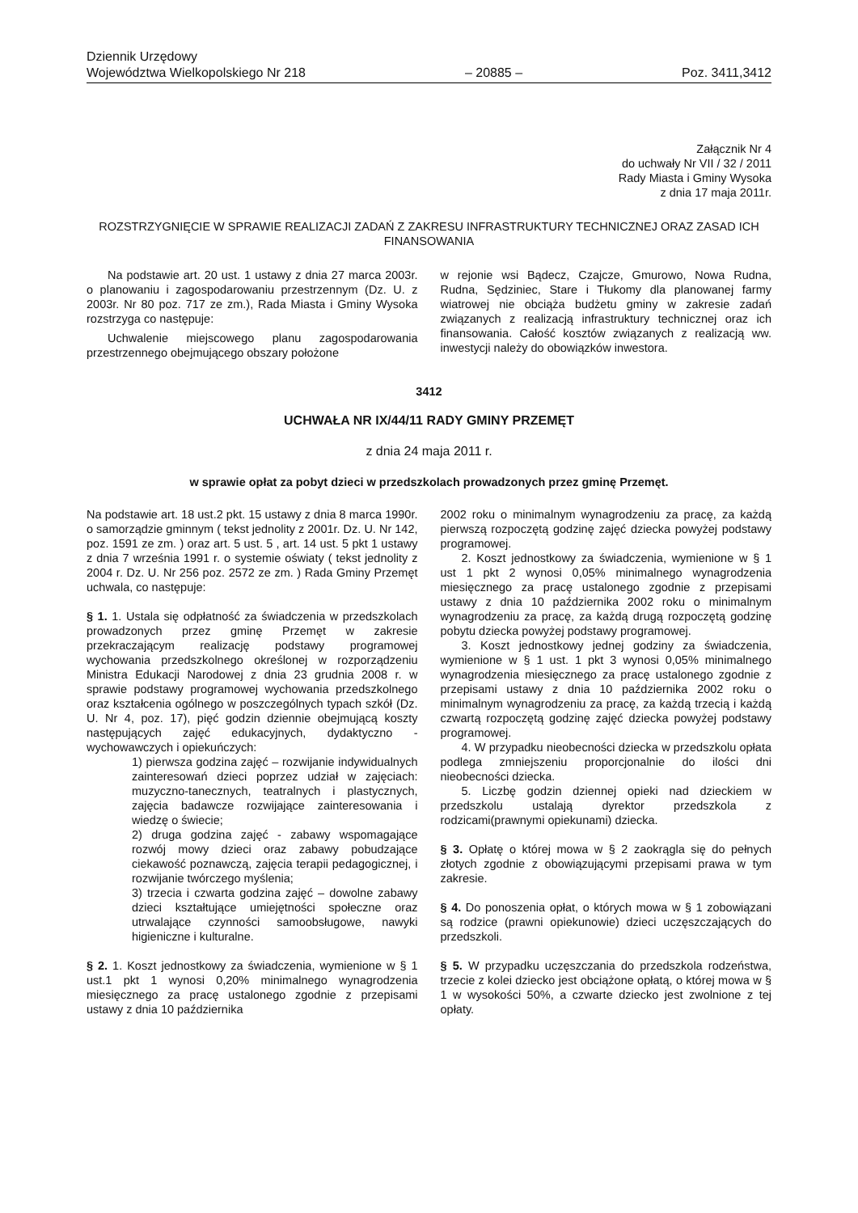Dziennik Urzędowy
Województwa Wielkopolskiego Nr 218 – 20885 – Poz. 3411,3412
Załącznik Nr 4
do uchwały Nr VII / 32 / 2011
Rady Miasta i Gminy Wysoka
z dnia 17 maja 2011r.
ROZSTRZYGNIĘCIE W SPRAWIE REALIZACJI ZADAŃ Z ZAKRESU INFRASTRUKTURY TECHNICZNEJ ORAZ ZASAD ICH FINANSOWANIA
Na podstawie art. 20 ust. 1 ustawy z dnia 27 marca 2003r. o planowaniu i zagospodarowaniu przestrzennym (Dz. U. z 2003r. Nr 80 poz. 717 ze zm.), Rada Miasta i Gminy Wysoka rozstrzyga co następuje:
Uchwalenie miejscowego planu zagospodarowania przestrzennego obejmującego obszary położone
w rejonie wsi Bądecz, Czajcze, Gmurowo, Nowa Rudna, Rudna, Sędziniec, Stare i Tłukomy dla planowanej farmy wiatrowej nie obciąża budżetu gminy w zakresie zadań związanych z realizacją infrastruktury technicznej oraz ich finansowania. Całość kosztów związanych z realizacją ww. inwestycji należy do obowiązków inwestora.
3412
UCHWAŁA NR IX/44/11 RADY GMINY PRZEMĘT
z dnia 24 maja 2011 r.
w sprawie opłat za pobyt dzieci w przedszkolach prowadzonych przez gminę Przemęt.
Na podstawie art. 18 ust.2 pkt. 15 ustawy z dnia 8 marca 1990r. o samorządzie gminnym ( tekst jednolity z 2001r. Dz. U. Nr 142, poz. 1591 ze zm. ) oraz art. 5 ust. 5 , art. 14 ust. 5 pkt 1 ustawy z dnia 7 września 1991 r. o systemie oświaty ( tekst jednolity z 2004 r. Dz. U. Nr 256 poz. 2572 ze zm. ) Rada Gminy Przemęt uchwala, co następuje:
§ 1. 1. Ustala się odpłatność za świadczenia w przedszkolach prowadzonych przez gminę Przemęt w zakresie przekraczającym realizację podstawy programowej wychowania przedszkolnego określonej w rozporządzeniu Ministra Edukacji Narodowej z dnia 23 grudnia 2008 r. w sprawie podstawy programowej wychowania przedszkolnego oraz kształcenia ogólnego w poszczególnych typach szkół (Dz. U. Nr 4, poz. 17), pięć godzin dziennie obejmującą koszty następujących zajęć edukacyjnych, dydaktyczno - wychowawczych i opiekuńczych:
1) pierwsza godzina zajęć – rozwijanie indywidualnych zainteresowań dzieci poprzez udział w zajęciach: muzyczno-tanecznych, teatralnych i plastycznych, zajęcia badawcze rozwijające zainteresowania i wiedzę o świecie;
2) druga godzina zajęć - zabawy wspomagające rozwój mowy dzieci oraz zabawy pobudzające ciekawość poznawczą, zajęcia terapii pedagogicznej, i rozwijanie twórczego myślenia;
3) trzecia i czwarta godzina zajęć – dowolne zabawy dzieci kształtujące umiejętności społeczne oraz utrwalające czynności samoobsługowe, nawyki higieniczne i kulturalne.
§ 2. 1. Koszt jednostkowy za świadczenia, wymienione w § 1 ust.1 pkt 1 wynosi 0,20% minimalnego wynagrodzenia miesięcznego za pracę ustalonego zgodnie z przepisami ustawy z dnia 10 października
2002 roku o minimalnym wynagrodzeniu za pracę, za każdą pierwszą rozpoczętą godzinę zajęć dziecka powyżej podstawy programowej.
2. Koszt jednostkowy za świadczenia, wymienione w § 1 ust 1 pkt 2 wynosi 0,05% minimalnego wynagrodzenia miesięcznego za pracę ustalonego zgodnie z przepisami ustawy z dnia 10 października 2002 roku o minimalnym wynagrodzeniu za pracę, za każdą drugą rozpoczętą godzinę pobytu dziecka powyżej podstawy programowej.
3. Koszt jednostkowy jednej godziny za świadczenia, wymienione w § 1 ust. 1 pkt 3 wynosi 0,05% minimalnego wynagrodzenia miesięcznego za pracę ustalonego zgodnie z przepisami ustawy z dnia 10 października 2002 roku o minimalnym wynagrodzeniu za pracę, za każdą trzecią i każdą czwartą rozpoczętą godzinę zajęć dziecka powyżej podstawy programowej.
4. W przypadku nieobecności dziecka w przedszkolu opłata podlega zmniejszeniu proporcjonalnie do ilości dni nieobecności dziecka.
5. Liczbę godzin dziennej opieki nad dzieckiem w przedszkolu ustalają dyrektor przedszkola z rodzicami(prawnymi opiekunami) dziecka.
§ 3. Opłatę o której mowa w § 2 zaokrągla się do pełnych złotych zgodnie z obowiązującymi przepisami prawa w tym zakresie.
§ 4. Do ponoszenia opłat, o których mowa w § 1 zobowiązani są rodzice (prawni opiekunowie) dzieci uczęszczających do przedszkoli.
§ 5. W przypadku uczęszczania do przedszkola rodzeństwa, trzecie z kolei dziecko jest obciążone opłatą, o której mowa w § 1 w wysokości 50%, a czwarte dziecko jest zwolnione z tej opłaty.